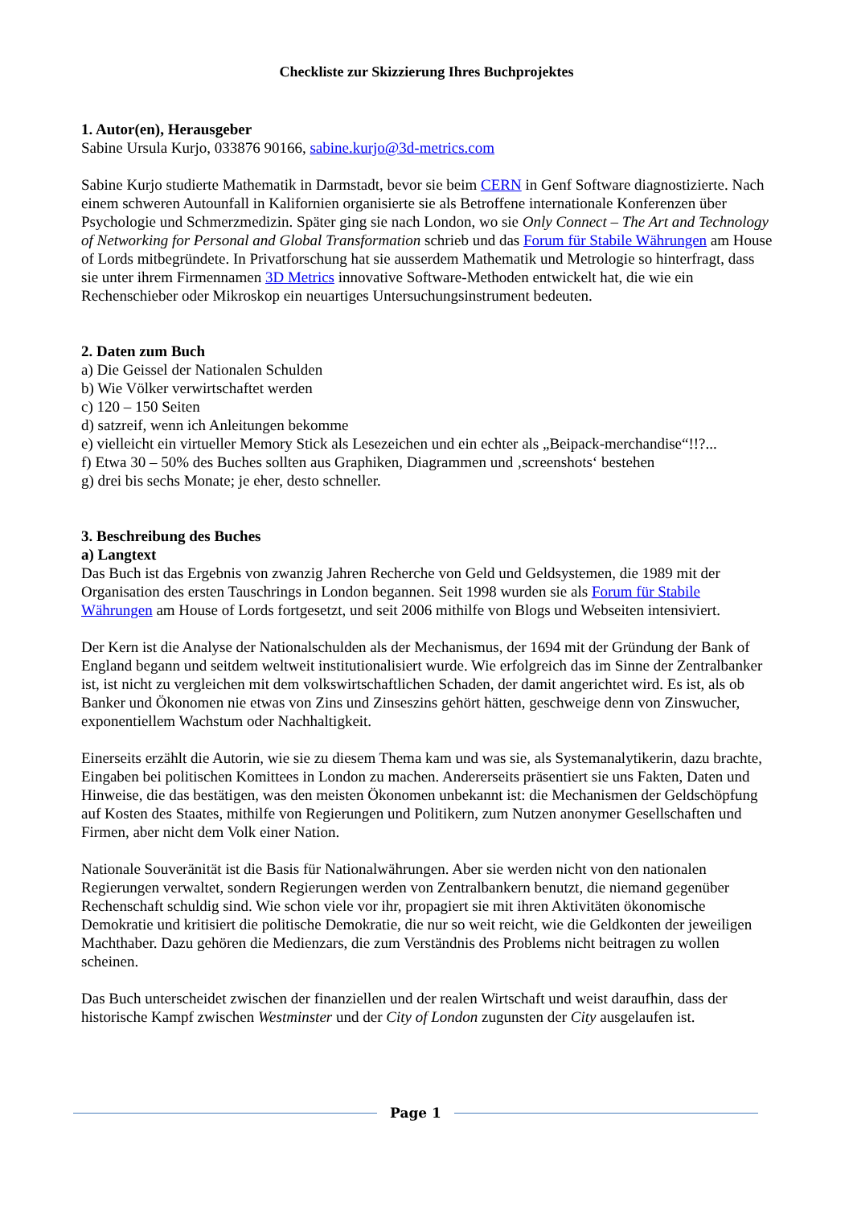Checkliste zur Skizzierung Ihres Buchprojektes
1. Autor(en), Herausgeber
Sabine Ursula Kurjo, 033876 90166, sabine.kurjo@3d-metrics.com
Sabine Kurjo studierte Mathematik in Darmstadt, bevor sie beim CERN in Genf Software diagnostizierte. Nach einem schweren Autounfall in Kalifornien organisierte sie als Betroffene internationale Konferenzen über Psychologie und Schmerzmedizin. Später ging sie nach London, wo sie Only Connect – The Art and Technology of Networking for Personal and Global Transformation schrieb und das Forum für Stabile Währungen am House of Lords mitbegründete. In Privatforschung hat sie ausserdem Mathematik und Metrologie so hinterfragt, dass sie unter ihrem Firmennamen 3D Metrics innovative Software-Methoden entwickelt hat, die wie ein Rechenschieber oder Mikroskop ein neuartiges Untersuchungsinstrument bedeuten.
2. Daten zum Buch
a) Die Geissel der Nationalen Schulden
b) Wie Völker verwirtschaftet werden
c) 120 – 150 Seiten
d) satzreif, wenn ich Anleitungen bekomme
e) vielleicht ein virtueller Memory Stick als Lesezeichen und ein echter als „Beipack-merchandise“!!?...
f) Etwa 30 – 50% des Buches sollten aus Graphiken, Diagrammen und ‚screenshots‘ bestehen
g) drei bis sechs Monate; je eher, desto schneller.
3. Beschreibung des Buches
a) Langtext
Das Buch ist das Ergebnis von zwanzig Jahren Recherche von Geld und Geldsystemen, die 1989 mit der Organisation des ersten Tauschrings in London begannen. Seit 1998 wurden sie als Forum für Stabile Währungen am House of Lords fortgesetzt, und seit 2006 mithilfe von Blogs und Webseiten intensiviert.
Der Kern ist die Analyse der Nationalschulden als der Mechanismus, der 1694 mit der Gründung der Bank of England begann und seitdem weltweit institutionalisiert wurde. Wie erfolgreich das im Sinne der Zentralbanker ist, ist nicht zu vergleichen mit dem volkswirtschaftlichen Schaden, der damit angerichtet wird. Es ist, als ob Banker und Ökonomen nie etwas von Zins und Zinseszins gehört hätten, geschweige denn von Zinswucher, exponentiellem Wachstum oder Nachhaltigkeit.
Einerseits erzählt die Autorin, wie sie zu diesem Thema kam und was sie, als Systemanalytikerin, dazu brachte, Eingaben bei politischen Komittees in London zu machen. Andererseits präsentiert sie uns Fakten, Daten und Hinweise, die das bestätigen, was den meisten Ökonomen unbekannt ist: die Mechanismen der Geldschöpfung auf Kosten des Staates, mithilfe von Regierungen und Politikern, zum Nutzen anonymer Gesellschaften und Firmen, aber nicht dem Volk einer Nation.
Nationale Souveränität ist die Basis für Nationalwährungen. Aber sie werden nicht von den nationalen Regierungen verwaltet, sondern Regierungen werden von Zentralbankern benutzt, die niemand gegenüber Rechenschaft schuldig sind. Wie schon viele vor ihr, propagiert sie mit ihren Aktivitäten ökonomische Demokratie und kritisiert die politische Demokratie, die nur so weit reicht, wie die Geldkonten der jeweiligen Machthaber. Dazu gehören die Medienzars, die zum Verständnis des Problems nicht beitragen zu wollen scheinen.
Das Buch unterscheidet zwischen der finanziellen und der realen Wirtschaft und weist daraufhin, dass der historische Kampf zwischen Westminster und der City of London zugunsten der City ausgelaufen ist.
Page 1